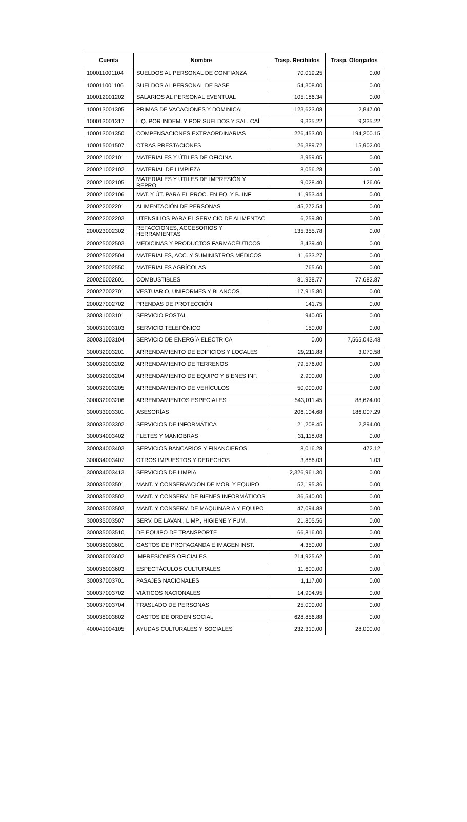| Cuenta | Nombre | Trasp. Recibidos | Trasp. Otorgados |
| --- | --- | --- | --- |
| 100011001104 | SUELDOS AL PERSONAL DE CONFIANZA | 70,019.25 | 0.00 |
| 100011001106 | SUELDOS AL PERSONAL DE BASE | 54,308.00 | 0.00 |
| 100012001202 | SALARIOS AL PERSONAL EVENTUAL | 105,186.34 | 0.00 |
| 100013001305 | PRIMAS DE VACACIONES Y DOMINICAL | 123,623.08 | 2,847.00 |
| 100013001317 | LIQ. POR INDEM. Y POR SUELDOS Y SAL. CAÍ | 9,335.22 | 9,335.22 |
| 100013001350 | COMPENSACIONES EXTRAORDINARIAS | 226,453.00 | 194,200.15 |
| 100015001507 | OTRAS PRESTACIONES | 26,389.72 | 15,902.00 |
| 200021002101 | MATERIALES Y ÚTILES DE OFICINA | 3,959.05 | 0.00 |
| 200021002102 | MATERIAL DE LIMPIEZA | 8,056.28 | 0.00 |
| 200021002105 | MATERIALES Y ÚTILES DE IMPRESIÓN Y REPRO | 9,028.40 | 126.06 |
| 200021002106 | MAT. Y ÚT. PARA EL PROC. EN EQ. Y B. INF | 11,953.44 | 0.00 |
| 200022002201 | ALIMENTACIÓN DE PERSONAS | 45,272.54 | 0.00 |
| 200022002203 | UTENSILIOS PARA EL SERVICIO DE ALIMENTAC | 6,259.80 | 0.00 |
| 200023002302 | REFACCIONES, ACCESORIOS Y HERRAMIENTAS | 135,355.78 | 0.00 |
| 200025002503 | MEDICINAS Y PRODUCTOS FARMACÉUTICOS | 3,439.40 | 0.00 |
| 200025002504 | MATERIALES, ACC. Y SUMINISTROS MÉDICOS | 11,633.27 | 0.00 |
| 200025002550 | MATERIALES AGRÍCOLAS | 765.60 | 0.00 |
| 200026002601 | COMBUSTIBLES | 81,938.77 | 77,682.87 |
| 200027002701 | VESTUARIO, UNIFORMES Y BLANCOS | 17,915.80 | 0.00 |
| 200027002702 | PRENDAS DE PROTECCIÓN | 141.75 | 0.00 |
| 300031003101 | SERVICIO POSTAL | 940.05 | 0.00 |
| 300031003103 | SERVICIO TELEFÓNICO | 150.00 | 0.00 |
| 300031003104 | SERVICIO DE ENERGÍA ELÉCTRICA | 0.00 | 7,565,043.48 |
| 300032003201 | ARRENDAMIENTO DE EDIFICIOS Y LOCALES | 29,211.88 | 3,070.58 |
| 300032003202 | ARRENDAMIENTO DE TERRENOS | 79,576.00 | 0.00 |
| 300032003204 | ARRENDAMIENTO DE EQUIPO Y BIENES INF. | 2,900.00 | 0.00 |
| 300032003205 | ARRENDAMIENTO DE VEHÍCULOS | 50,000.00 | 0.00 |
| 300032003206 | ARRENDAMIENTOS ESPECIALES | 543,011.45 | 88,624.00 |
| 300033003301 | ASESORÍAS | 206,104.68 | 186,007.29 |
| 300033003302 | SERVICIOS DE INFORMÁTICA | 21,208.45 | 2,294.00 |
| 300034003402 | FLETES Y MANIOBRAS | 31,118.08 | 0.00 |
| 300034003403 | SERVICIOS BANCARIOS Y FINANCIEROS | 8,016.28 | 472.12 |
| 300034003407 | OTROS IMPUESTOS Y DERECHOS | 3,886.03 | 1.03 |
| 300034003413 | SERVICIOS DE LIMPIA | 2,326,961.30 | 0.00 |
| 300035003501 | MANT. Y CONSERVACIÓN DE MOB. Y EQUIPO | 52,195.36 | 0.00 |
| 300035003502 | MANT. Y CONSERV. DE BIENES INFORMÁTICOS | 36,540.00 | 0.00 |
| 300035003503 | MANT. Y CONSERV. DE MAQUINARIA Y EQUIPO | 47,094.88 | 0.00 |
| 300035003507 | SERV. DE LAVAN., LIMP., HIGIENE Y FUM. | 21,805.56 | 0.00 |
| 300035003510 | DE EQUIPO DE TRANSPORTE | 66,816.00 | 0.00 |
| 300036003601 | GASTOS DE PROPAGANDA E IMAGEN INST. | 4,350.00 | 0.00 |
| 300036003602 | IMPRESIONES OFICIALES | 214,925.62 | 0.00 |
| 300036003603 | ESPECTÁCULOS CULTURALES | 11,600.00 | 0.00 |
| 300037003701 | PASAJES NACIONALES | 1,117.00 | 0.00 |
| 300037003702 | VIÁTICOS NACIONALES | 14,904.95 | 0.00 |
| 300037003704 | TRASLADO DE PERSONAS | 25,000.00 | 0.00 |
| 300038003802 | GASTOS DE ORDEN SOCIAL | 628,856.88 | 0.00 |
| 400041004105 | AYUDAS CULTURALES Y SOCIALES | 232,310.00 | 28,000.00 |